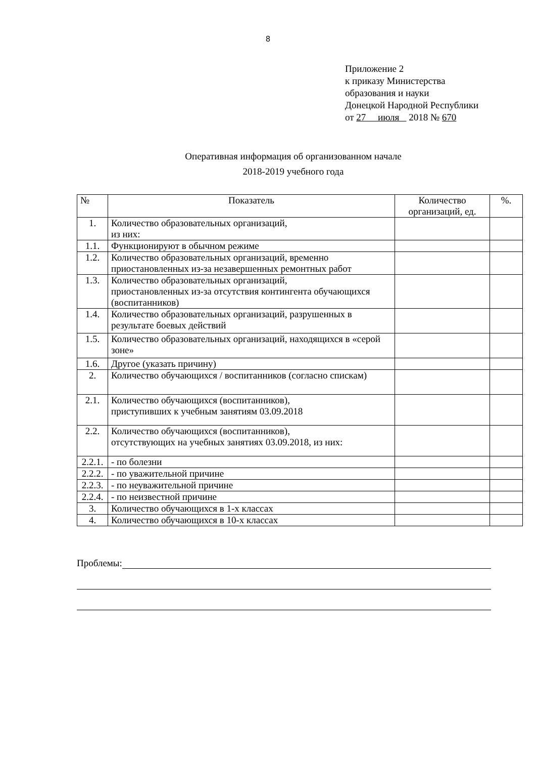8
Приложение 2
к приказу Министерства
образования и науки
Донецкой Народной Республики
от 27 июля 2018 № 670
Оперативная информация об организованном начале
2018-2019 учебного года
| № | Показатель | Количество организаций, ед. | %. |
| --- | --- | --- | --- |
| 1. | Количество образовательных организаций, из них: | | |
| 1.1. | Функционируют в обычном режиме | | |
| 1.2. | Количество образовательных организаций, временно приостановленных из-за незавершенных ремонтных работ | | |
| 1.3. | Количество образовательных организаций, приостановленных из-за отсутствия контингента обучающихся (воспитанников) | | |
| 1.4. | Количество образовательных организаций, разрушенных в результате боевых действий | | |
| 1.5. | Количество образовательных организаций, находящихся в «серой зоне» | | |
| 1.6. | Другое (указать причину) | | |
| 2. | Количество обучающихся / воспитанников (согласно спискам) | | |
| 2.1. | Количество обучающихся (воспитанников), приступивших к учебным занятиям 03.09.2018 | | |
| 2.2. | Количество обучающихся (воспитанников), отсутствующих на учебных занятиях 03.09.2018, из них: | | |
| 2.2.1. | - по болезни | | |
| 2.2.2. | - по уважительной причине | | |
| 2.2.3. | - по неуважительной причине | | |
| 2.2.4. | - по неизвестной причине | | |
| 3. | Количество обучающихся в 1-х классах | | |
| 4. | Количество обучающихся в 10-х классах | | |
Проблемы: